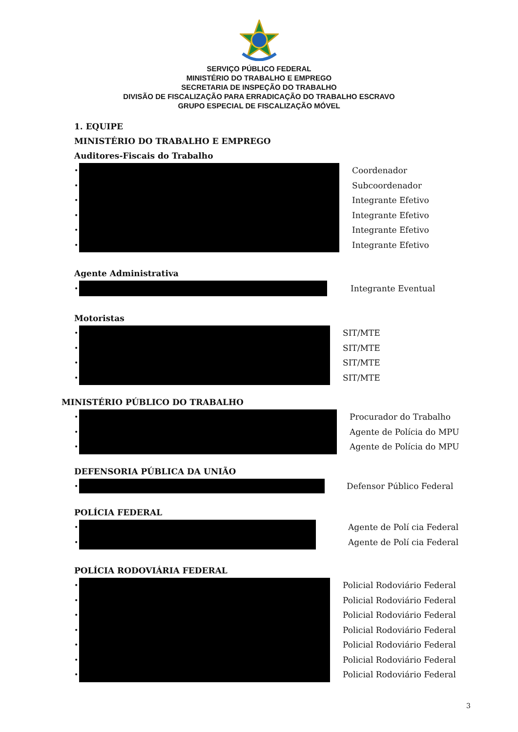SERVIÇO PÚBLICO FEDERAL
MINISTÉRIO DO TRABALHO E EMPREGO
SECRETARIA DE INSPEÇÃO DO TRABALHO
DIVISÃO DE FISCALIZAÇÃO PARA ERRADICAÇÃO DO TRABALHO ESCRAVO
GRUPO ESPECIAL DE FISCALIZAÇÃO MÓVEL
1. EQUIPE
MINISTÉRIO DO TRABALHO E EMPREGO
Auditores-Fiscais do Trabalho
| • | | Coordenador |
| • | | Subcoordenador |
| • | | Integrante Efetivo |
| • | | Integrante Efetivo |
| • | | Integrante Efetivo |
| • | | Integrante Efetivo |
Agente Administrativa
| • | | Integrante Eventual |
Motoristas
| • | | SIT/MTE |
| • | | SIT/MTE |
| • | | SIT/MTE |
| • | | SIT/MTE |
MINISTÉRIO PÚBLICO DO TRABALHO
| • | | Procurador do Trabalho |
| • | | Agente de Polícia do MPU |
| • | | Agente de Polícia do MPU |
DEFENSORIA PÚBLICA DA UNIÃO
| • | | Defensor Público Federal |
POLÍCIA FEDERAL
| • | | Agente de Polí cia Federal |
| • | | Agente de Polí cia Federal |
POLÍCIA RODOVIÁRIA FEDERAL
| • | | Policial Rodoviário Federal |
| • | | Policial Rodoviário Federal |
| • | | Policial Rodoviário Federal |
| • | | Policial Rodoviário Federal |
| • | | Policial Rodoviário Federal |
| • | | Policial Rodoviário Federal |
| • | | Policial Rodoviário Federal |
3